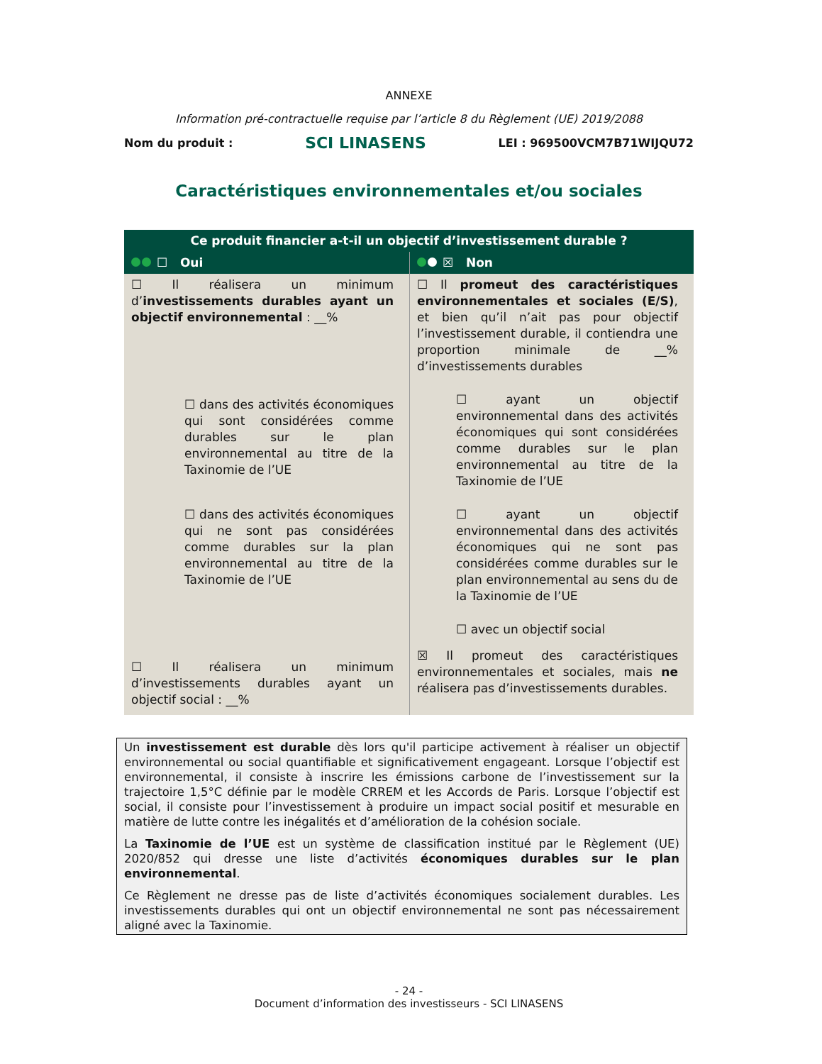ANNEXE
Information pré-contractuelle requise par l’article 8 du Règlement (UE) 2019/2088
Nom du produit : SCI LINASENS LEI : 969500VCM7B71WIJQU72
Caractéristiques environnementales et/ou sociales
| Ce produit financier a-t-il un objectif d’investissement durable ? | |
| --- | --- |
| ☐ Oui | ☒ Non |
| ☐ Il réalisera un minimum d’ investissements durables ayant un objectif environnemental : __% ☐ dans des activités économiques qui sont considérées comme durables sur le plan environnemental au titre de la Taxinomie de l’UE ☐ dans des activités économiques qui ne sont pas considérées comme durables sur la plan environnemental au titre de la Taxinomie de l’UE ☐ Il réalisera un minimum d’investissements durables ayant un objectif social : __% | ☐ Il promeut des caractéristiques environnementales et sociales (E/S) , et bien qu’il n’ait pas pour objectif l’investissement durable, il contiendra une proportion minimale de __% d’investissements durables ☐ ayant un objectif environnemental dans des activités économiques qui sont considérées comme durables sur le plan environnemental au titre de la Taxinomie de l’UE ☐ ayant un objectif environnemental dans des activités économiques qui ne sont pas considérées comme durables sur le plan environnemental au sens du de la Taxinomie de l’UE ☐ avec un objectif social ☒ Il promeut des caractéristiques environnementales et sociales, mais ne réalisera pas d’investissements durables. |
Un investissement est durable dès lors qu'il participe activement à réaliser un objectif environnemental ou social quantifiable et significativement engageant. Lorsque l’objectif est environnemental, il consiste à inscrire les émissions carbone de l’investissement sur la trajectoire 1,5°C définie par le modèle CRREM et les Accords de Paris. Lorsque l’objectif est social, il consiste pour l’investissement à produire un impact social positif et mesurable en matière de lutte contre les inégalités et d’amélioration de la cohésion sociale.
La Taxinomie de l’UE est un système de classification institué par le Règlement (UE) 2020/852 qui dresse une liste d’activités économiques durables sur le plan environnemental.
Ce Règlement ne dresse pas de liste d’activités économiques socialement durables. Les investissements durables qui ont un objectif environnemental ne sont pas nécessairement aligné avec la Taxinomie.
- 24 -
Document d’information des investisseurs - SCI LINASENS